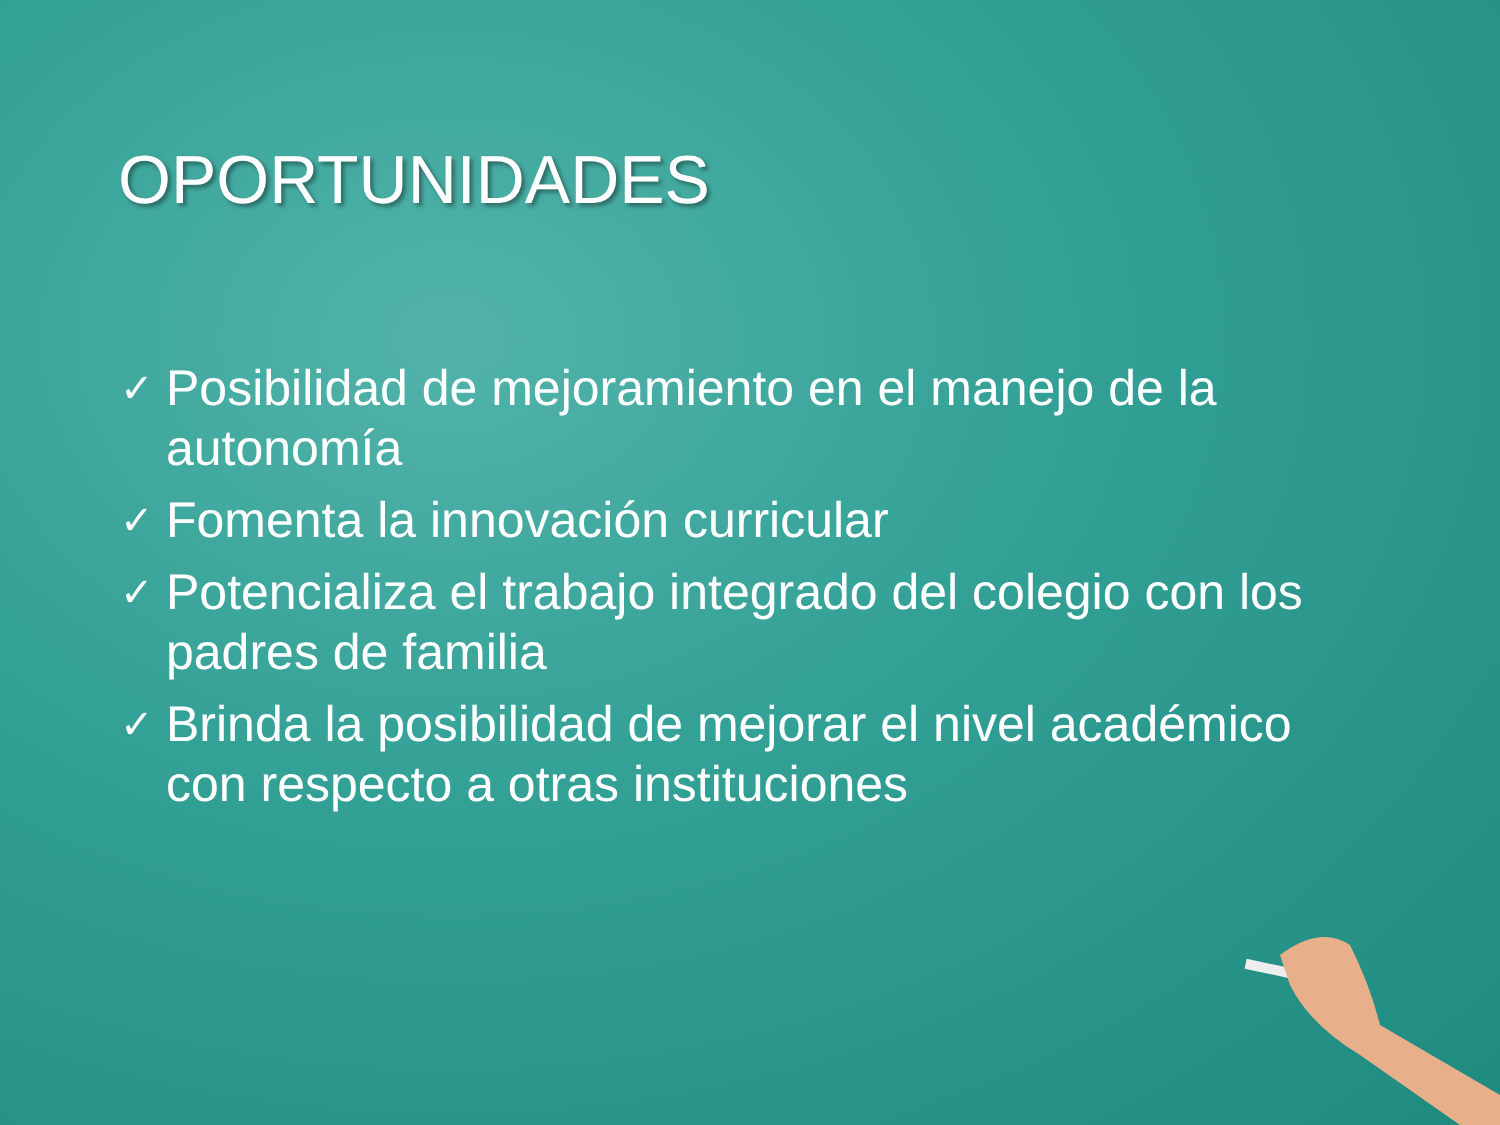OPORTUNIDADES
✓ Posibilidad de mejoramiento en el manejo de la autonomía
✓ Fomenta la innovación curricular
✓ Potencializa el trabajo integrado del colegio con los padres de familia
✓ Brinda la posibilidad de mejorar el nivel académico con respecto a otras instituciones